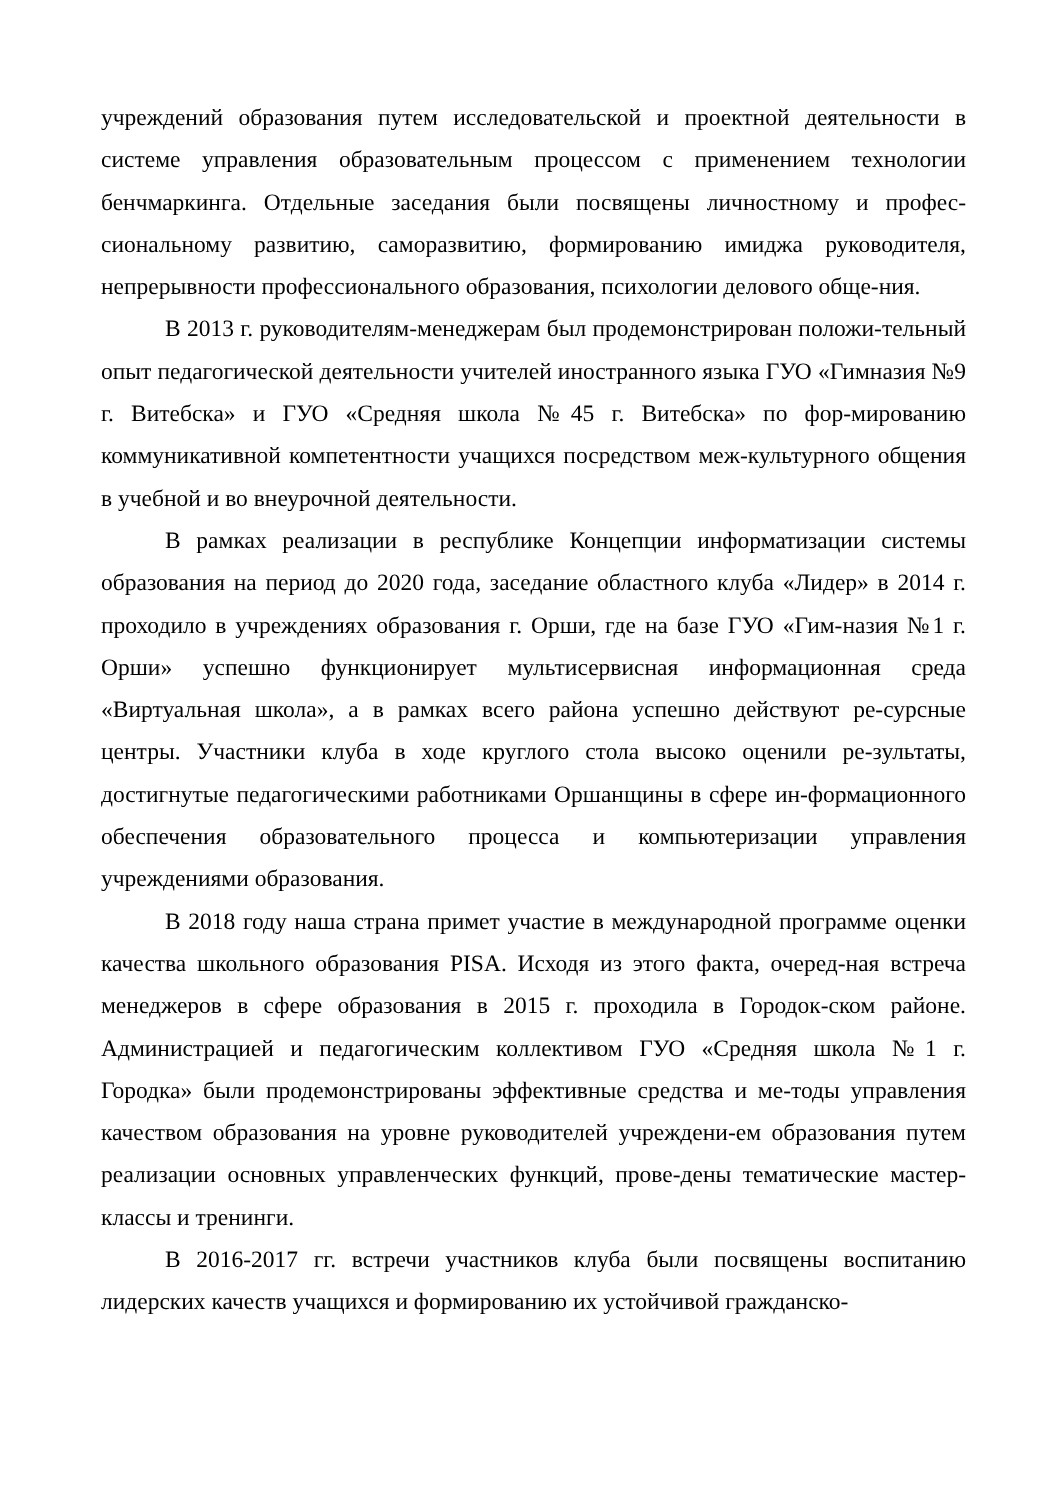учреждений образования путем исследовательской и проектной деятельности в системе управления образовательным процессом с применением технологии бенчмаркинга. Отдельные заседания были посвящены личностному и профес-сиональному развитию, саморазвитию, формированию имиджа руководителя, непрерывности профессионального образования, психологии делового обще-ния.
В 2013 г. руководителям-менеджерам был продемонстрирован положи-тельный опыт педагогической деятельности учителей иностранного языка ГУО «Гимназия №9 г. Витебска» и ГУО «Средняя школа №45 г. Витебска» по фор-мированию коммуникативной компетентности учащихся посредством меж-культурного общения в учебной и во внеурочной деятельности.
В рамках реализации в республике Концепции информатизации системы образования на период до 2020 года, заседание областного клуба «Лидер» в 2014 г. проходило в учреждениях образования г. Орши, где на базе ГУО «Гим-назия №1 г. Орши» успешно функционирует мультисервисная информационная среда «Виртуальная школа», а в рамках всего района успешно действуют ре-сурсные центры. Участники клуба в ходе круглого стола высоко оценили ре-зультаты, достигнутые педагогическими работниками Оршанщины в сфере ин-формационного обеспечения образовательного процесса и компьютеризации управления учреждениями образования.
В 2018 году наша страна примет участие в международной программе оценки качества школьного образования PISA. Исходя из этого факта, очеред-ная встреча менеджеров в сфере образования в 2015 г. проходила в Городок-ском районе. Администрацией и педагогическим коллективом ГУО «Средняя школа №1 г. Городка» были продемонстрированы эффективные средства и ме-тоды управления качеством образования на уровне руководителей учреждени-ем образования путем реализации основных управленческих функций, прове-дены тематические мастер-классы и тренинги.
В 2016-2017 гг. встречи участников клуба были посвящены воспитанию лидерских качеств учащихся и формированию их устойчивой гражданско-